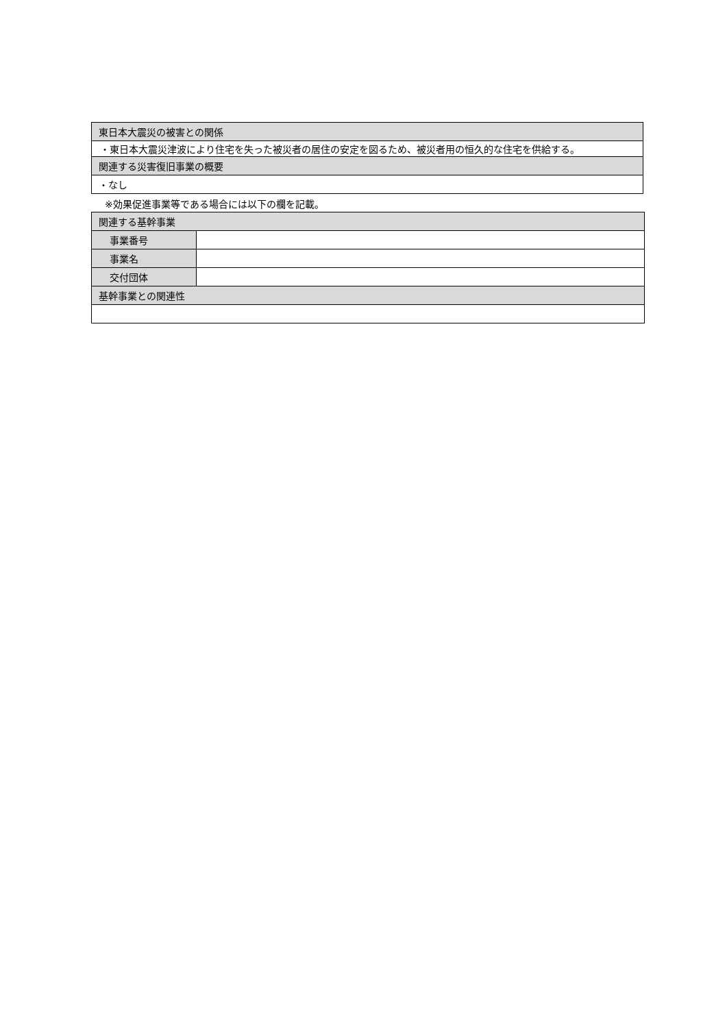| 東日本大震災の被害との関係 |
| ・東日本大震災津波により住宅を失った被災者の居住の安定を図るため、被災者用の恒久的な住宅を供給する。 |
| 関連する災害復旧事業の概要 |
| ・なし |
※効果促進事業等である場合には以下の欄を記載。
| 関連する基幹事業 | |
| 事業番号 | |
| 事業名 | |
| 交付団体 | |
| 基幹事業との関連性 | |